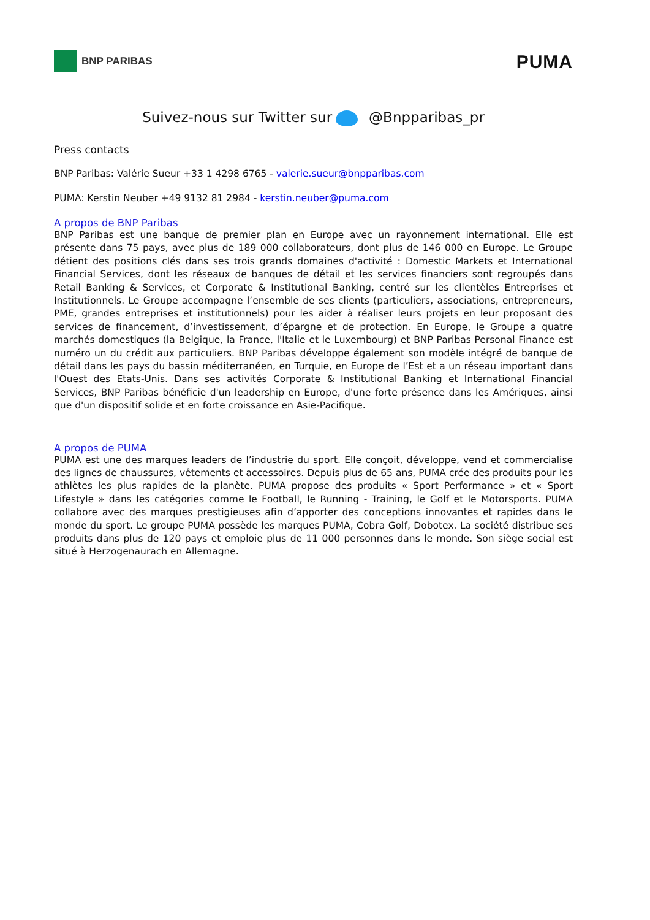BNP PARIBAS
PUMA
Suivez-nous sur Twitter sur @Bnpparibas_pr
Press contacts
BNP Paribas: Valérie Sueur +33 1 4298 6765 - valerie.sueur@bnpparibas.com
PUMA: Kerstin Neuber +49 9132 81 2984 - kerstin.neuber@puma.com
A propos de BNP Paribas
BNP Paribas est une banque de premier plan en Europe avec un rayonnement international. Elle est présente dans 75 pays, avec plus de 189 000 collaborateurs, dont plus de 146 000 en Europe. Le Groupe détient des positions clés dans ses trois grands domaines d'activité : Domestic Markets et International Financial Services, dont les réseaux de banques de détail et les services financiers sont regroupés dans Retail Banking & Services, et Corporate & Institutional Banking, centré sur les clientèles Entreprises et Institutionnels. Le Groupe accompagne l’ensemble de ses clients (particuliers, associations, entrepreneurs, PME, grandes entreprises et institutionnels) pour les aider à réaliser leurs projets en leur proposant des services de financement, d’investissement, d’épargne et de protection. En Europe, le Groupe a quatre marchés domestiques (la Belgique, la France, l'Italie et le Luxembourg) et BNP Paribas Personal Finance est numéro un du crédit aux particuliers. BNP Paribas développe également son modèle intégré de banque de détail dans les pays du bassin méditerranéen, en Turquie, en Europe de l’Est et a un réseau important dans l'Ouest des Etats-Unis. Dans ses activités Corporate & Institutional Banking et International Financial Services, BNP Paribas bénéficie d'un leadership en Europe, d'une forte présence dans les Amériques, ainsi que d'un dispositif solide et en forte croissance en Asie-Pacifique.
A propos de PUMA
PUMA est une des marques leaders de l’industrie du sport. Elle conçoit, développe, vend et commercialise des lignes de chaussures, vêtements et accessoires. Depuis plus de 65 ans, PUMA crée des produits pour les athlètes les plus rapides de la planète. PUMA propose des produits « Sport Performance » et « Sport Lifestyle » dans les catégories comme le Football, le Running - Training, le Golf et le Motorsports. PUMA collabore avec des marques prestigieuses afin d’apporter des conceptions innovantes et rapides dans le monde du sport. Le groupe PUMA possède les marques PUMA, Cobra Golf, Dobotex. La société distribue ses produits dans plus de 120 pays et emploie plus de 11 000 personnes dans le monde. Son siège social est situé à Herzogenaurach en Allemagne.